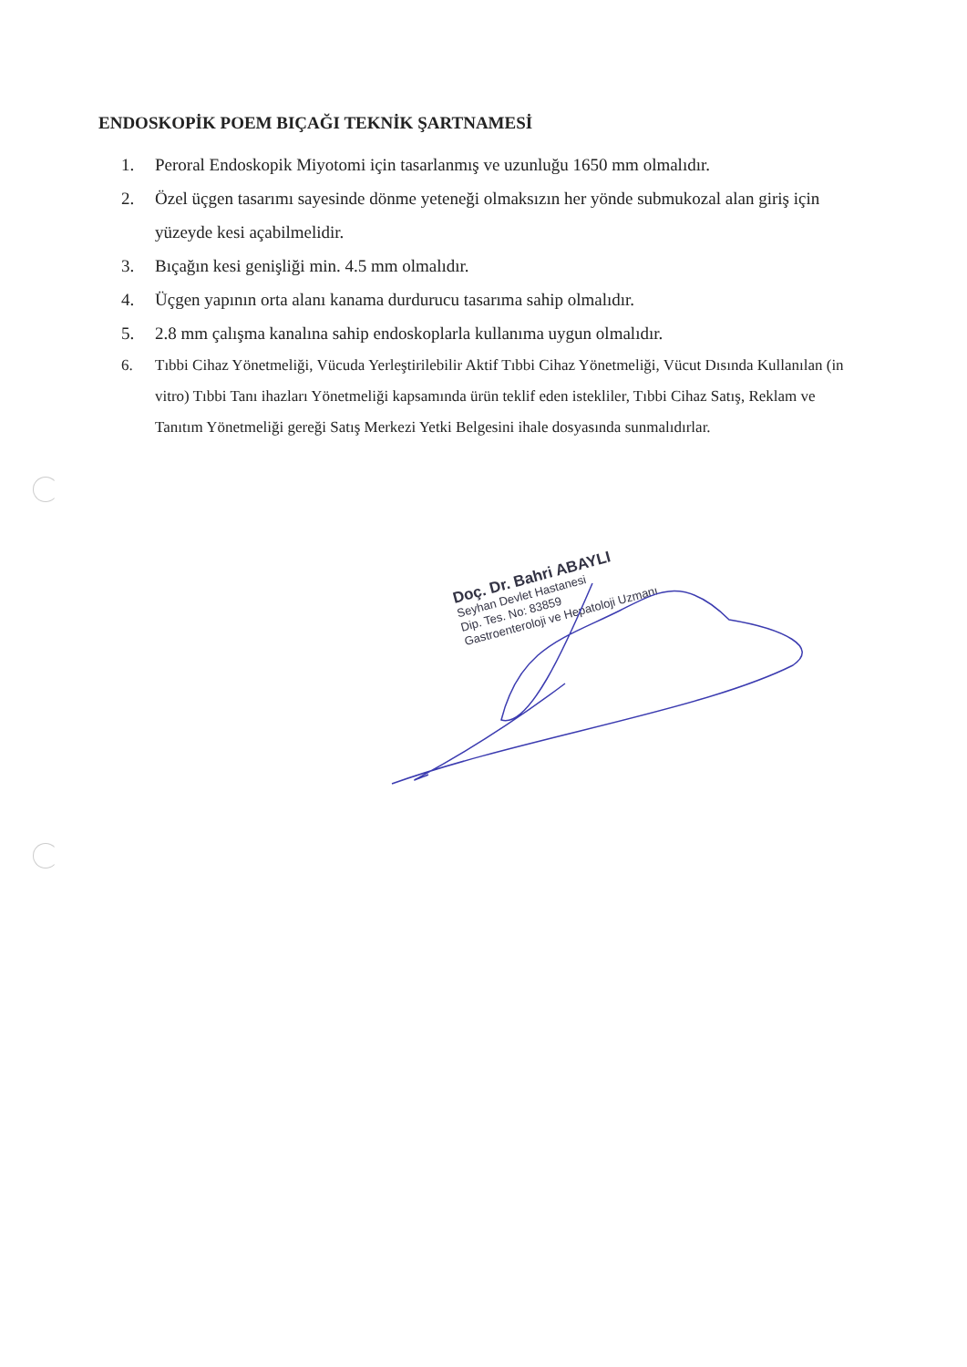ENDOSKOPİK POEM BIÇAĞI TEKNİK ŞARTNAMESİ
1. Peroral Endoskopik Miyotomi için tasarlanmış ve uzunluğu 1650 mm olmalıdır.
2. Özel üçgen tasarımı sayesinde dönme yeteneği olmaksızın her yönde submukozal alan giriş için yüzeyde kesi açabilmelidir.
3. Bıçağın kesi genişliği min. 4.5 mm olmalıdır.
4. Üçgen yapının orta alanı kanama durdurucu tasarıma sahip olmalıdır.
5. 2.8 mm çalışma kanalına sahip endoskoplarla kullanıma uygun olmalıdır.
6. Tıbbi Cihaz Yönetmeliği, Vücuda Yerleştirilebilir Aktif Tıbbi Cihaz Yönetmeliği, Vücut Dısında Kullanılan (in vitro) Tıbbi Tanı ihazları Yönetmeliği kapsamında ürün teklif eden istekliler, Tıbbi Cihaz Satış, Reklam ve Tanıtım Yönetmeliği gereği Satış Merkezi Yetki Belgesini ihale dosyasında sunmalıdırlar.
Doç. Dr. Bahri ABAYLI
Seyhan Devlet Hastanesi
Dip. Tes. No: 83859
Gastroenteroloji ve Hepatoloji Uzmanı